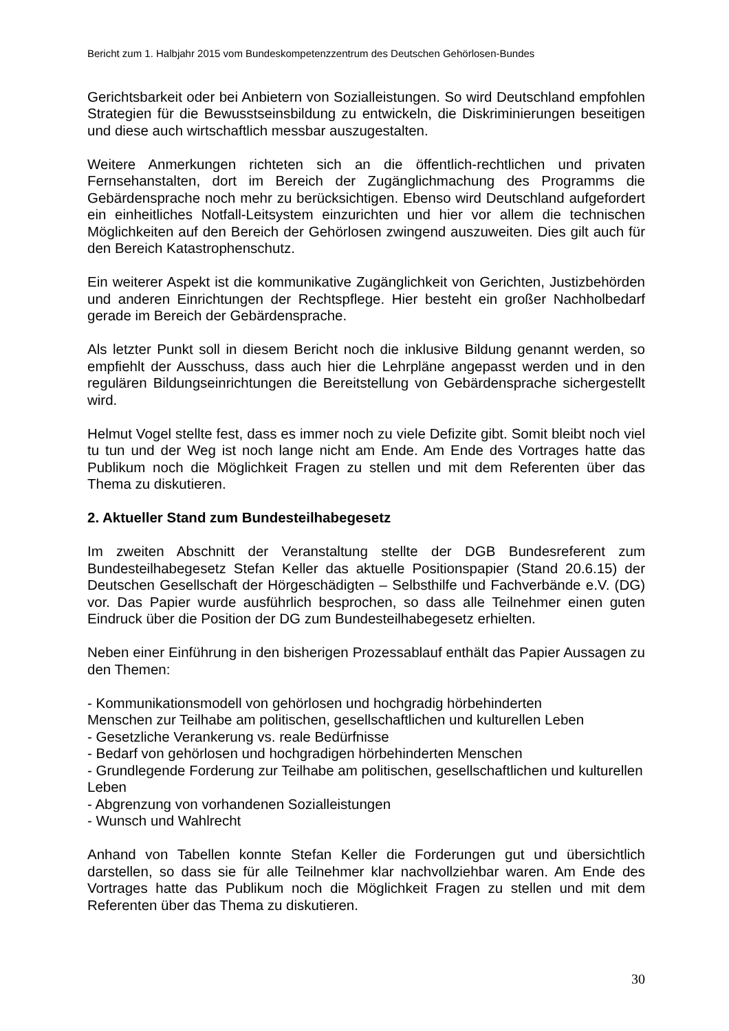Bericht zum 1. Halbjahr 2015 vom Bundeskompetenzzentrum des Deutschen Gehörlosen-Bundes
Gerichtsbarkeit oder bei Anbietern von Sozialleistungen. So wird Deutschland empfohlen Strategien für die Bewusstseinsbildung zu entwickeln, die Diskriminierungen beseitigen und diese auch wirtschaftlich messbar auszugestalten.
Weitere Anmerkungen richteten sich an die öffentlich-rechtlichen und privaten Fernsehanstalten, dort im Bereich der Zugänglichmachung des Programms die Gebärdensprache noch mehr zu berücksichtigen. Ebenso wird Deutschland aufgefordert ein einheitliches Notfall-Leitsystem einzurichten und hier vor allem die technischen Möglichkeiten auf den Bereich der Gehörlosen zwingend auszuweiten. Dies gilt auch für den Bereich Katastrophenschutz.
Ein weiterer Aspekt ist die kommunikative Zugänglichkeit von Gerichten, Justizbehörden und anderen Einrichtungen der Rechtspflege. Hier besteht ein großer Nachholbedarf gerade im Bereich der Gebärdensprache.
Als letzter Punkt soll in diesem Bericht noch die inklusive Bildung genannt werden, so empfiehlt der Ausschuss, dass auch hier die Lehrpläne angepasst werden und in den regulären Bildungseinrichtungen die Bereitstellung von Gebärdensprache sichergestellt wird.
Helmut Vogel stellte fest, dass es immer noch zu viele Defizite gibt. Somit bleibt noch viel tu tun und der Weg ist noch lange nicht am Ende. Am Ende des Vortrages hatte das Publikum noch die Möglichkeit Fragen zu stellen und mit dem Referenten über das Thema zu diskutieren.
2. Aktueller Stand zum Bundesteilhabegesetz
Im zweiten Abschnitt der Veranstaltung stellte der DGB Bundesreferent zum Bundesteilhabegesetz Stefan Keller das aktuelle Positionspapier (Stand 20.6.15) der Deutschen Gesellschaft der Hörgeschädigten – Selbsthilfe und Fachverbände e.V. (DG) vor. Das Papier wurde ausführlich besprochen, so dass alle Teilnehmer einen guten Eindruck über die Position der DG zum Bundesteilhabegesetz erhielten.
Neben einer Einführung in den bisherigen Prozessablauf enthält das Papier Aussagen zu den Themen:
- Kommunikationsmodell von gehörlosen und hochgradig hörbehinderten
Menschen zur Teilhabe am politischen, gesellschaftlichen und kulturellen Leben
- Gesetzliche Verankerung vs. reale Bedürfnisse
- Bedarf von gehörlosen und hochgradigen hörbehinderten Menschen
- Grundlegende Forderung zur Teilhabe am politischen, gesellschaftlichen und kulturellen Leben
- Abgrenzung von vorhandenen Sozialleistungen
- Wunsch und Wahlrecht
Anhand von Tabellen konnte Stefan Keller die Forderungen gut und übersichtlich darstellen, so dass sie für alle Teilnehmer klar nachvollziehbar waren. Am Ende des Vortrages hatte das Publikum noch die Möglichkeit Fragen zu stellen und mit dem Referenten über das Thema zu diskutieren.
30